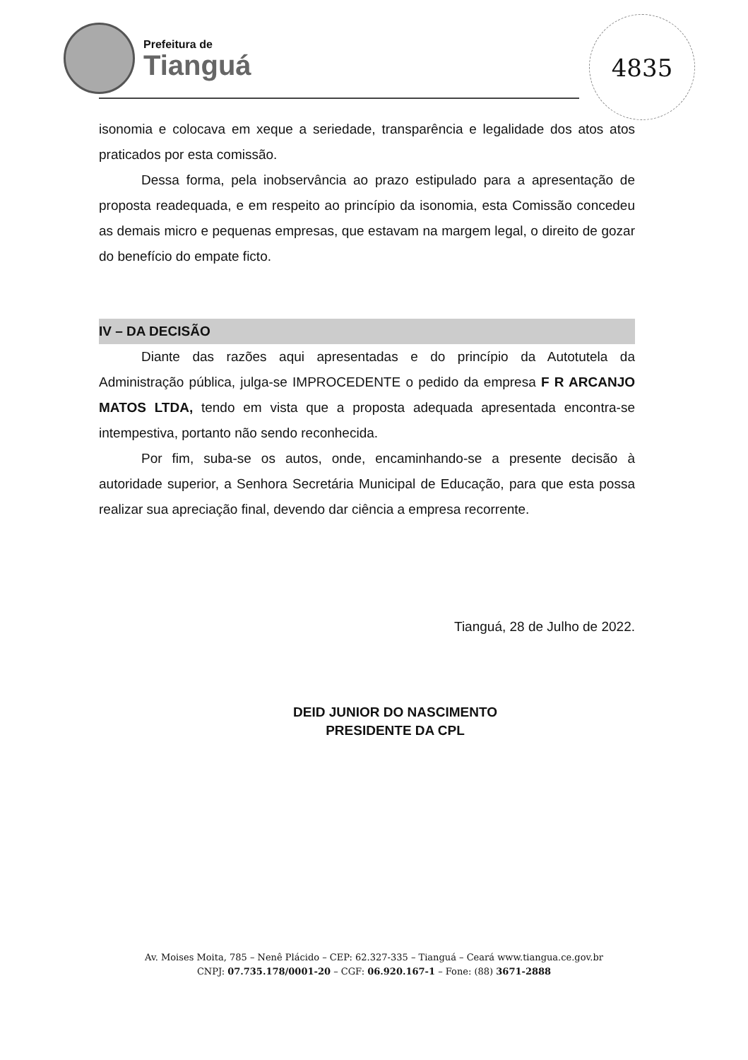Prefeitura de
Tianguá
4835
isonomia e colocava em xeque a seriedade, transparência e legalidade dos atos atos praticados por esta comissão.
Dessa forma, pela inobservância ao prazo estipulado para a apresentação de proposta readequada, e em respeito ao princípio da isonomia, esta Comissão concedeu as demais micro e pequenas empresas, que estavam na margem legal, o direito de gozar do benefício do empate ficto.
IV – DA DECISÃO
Diante das razões aqui apresentadas e do princípio da Autotutela da Administração pública, julga-se IMPROCEDENTE o pedido da empresa F R ARCANJO MATOS LTDA, tendo em vista que a proposta adequada apresentada encontra-se intempestiva, portanto não sendo reconhecida.
Por fim, suba-se os autos, onde, encaminhando-se a presente decisão à autoridade superior, a Senhora Secretária Municipal de Educação, para que esta possa realizar sua apreciação final, devendo dar ciência a empresa recorrente.
Tianguá, 28 de Julho de 2022.
DEID JUNIOR DO NASCIMENTO
PRESIDENTE DA CPL
Av. Moises Moita, 785 – Nenê Plácido – CEP: 62.327-335 – Tianguá – Ceará www.tiangua.ce.gov.br
CNPJ: 07.735.178/0001-20 – CGF: 06.920.167-1 – Fone: (88) 3671-2888